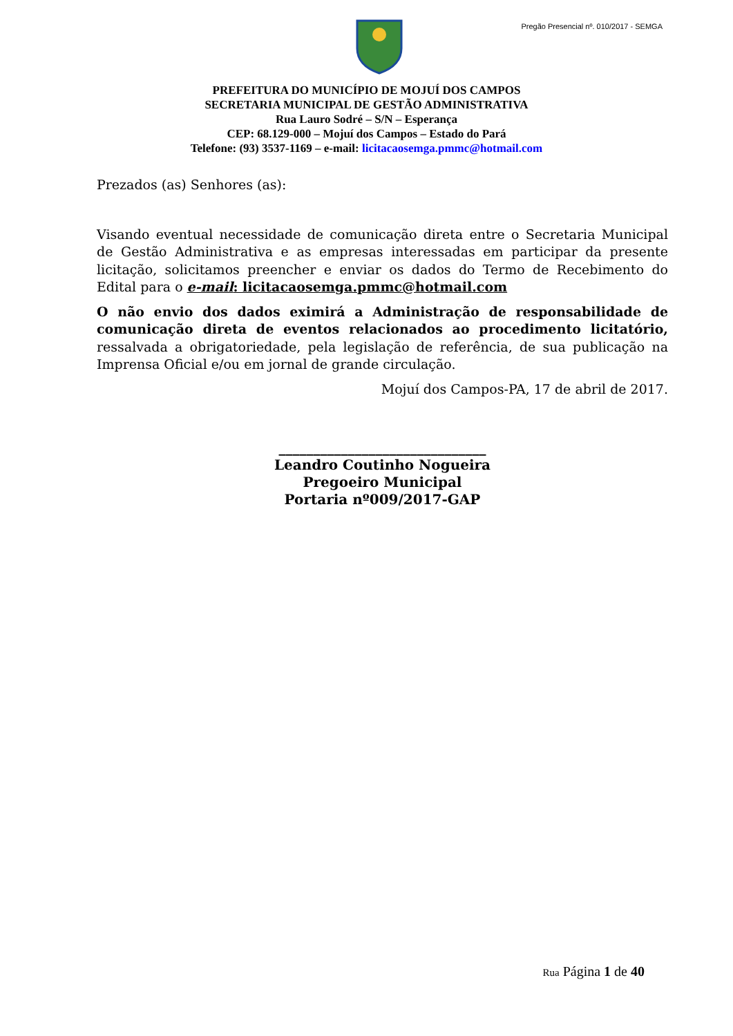Pregão Presencial nº. 010/2017 - SEMGA
PREFEITURA DO MUNICÍPIO DE MOJUÍ DOS CAMPOS
SECRETARIA MUNICIPAL DE GESTÃO ADMINISTRATIVA
Rua Lauro Sodré – S/N – Esperança
CEP: 68.129-000 – Mojuí dos Campos – Estado do Pará
Telefone: (93) 3537-1169 – e-mail: licitacaosemga.pmmc@hotmail.com
Prezados (as) Senhores (as):
Visando eventual necessidade de comunicação direta entre o Secretaria Municipal de Gestão Administrativa e as empresas interessadas em participar da presente licitação, solicitamos preencher e enviar os dados do Termo de Recebimento do Edital para o e-mail: licitacaosemga.pmmc@hotmail.com
O não envio dos dados eximirá a Administração de responsabilidade de comunicação direta de eventos relacionados ao procedimento licitatório, ressalvada a obrigatoriedade, pela legislação de referência, de sua publicação na Imprensa Oficial e/ou em jornal de grande circulação.
Mojuí dos Campos-PA, 17 de abril de 2017.
______________________________
Leandro Coutinho Nogueira
Pregoeiro Municipal
Portaria nº009/2017-GAP
Rua Página 1 de 40